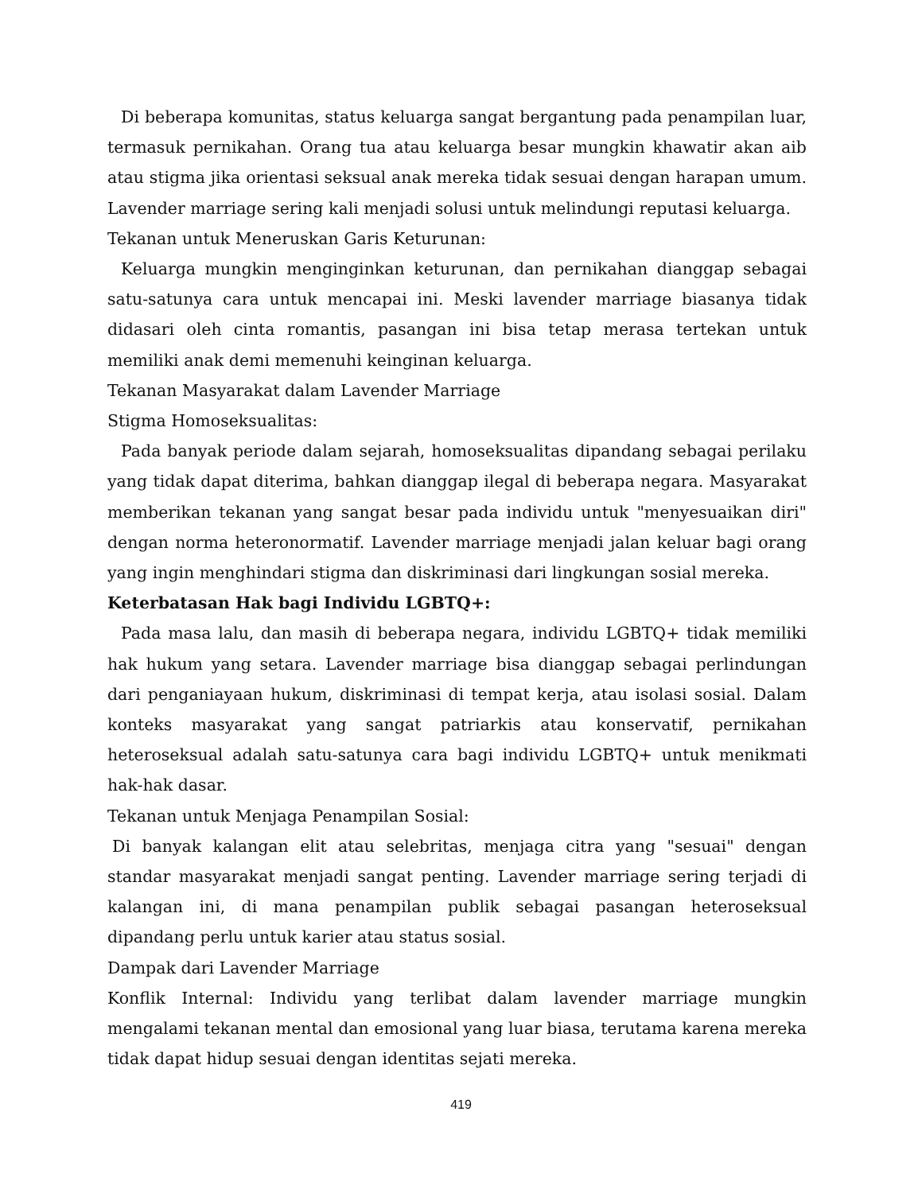Di beberapa komunitas, status keluarga sangat bergantung pada penampilan luar, termasuk pernikahan. Orang tua atau keluarga besar mungkin khawatir akan aib atau stigma jika orientasi seksual anak mereka tidak sesuai dengan harapan umum. Lavender marriage sering kali menjadi solusi untuk melindungi reputasi keluarga.
Tekanan untuk Meneruskan Garis Keturunan:
Keluarga mungkin menginginkan keturunan, dan pernikahan dianggap sebagai satu-satunya cara untuk mencapai ini. Meski lavender marriage biasanya tidak didasari oleh cinta romantis, pasangan ini bisa tetap merasa tertekan untuk memiliki anak demi memenuhi keinginan keluarga.
Tekanan Masyarakat dalam Lavender Marriage
Stigma Homoseksualitas:
Pada banyak periode dalam sejarah, homoseksualitas dipandang sebagai perilaku yang tidak dapat diterima, bahkan dianggap ilegal di beberapa negara. Masyarakat memberikan tekanan yang sangat besar pada individu untuk "menyesuaikan diri" dengan norma heteronormatif. Lavender marriage menjadi jalan keluar bagi orang yang ingin menghindari stigma dan diskriminasi dari lingkungan sosial mereka.
Keterbatasan Hak bagi Individu LGBTQ+:
Pada masa lalu, dan masih di beberapa negara, individu LGBTQ+ tidak memiliki hak hukum yang setara. Lavender marriage bisa dianggap sebagai perlindungan dari penganiayaan hukum, diskriminasi di tempat kerja, atau isolasi sosial. Dalam konteks masyarakat yang sangat patriarkis atau konservatif, pernikahan heteroseksual adalah satu-satunya cara bagi individu LGBTQ+ untuk menikmati hak-hak dasar.
Tekanan untuk Menjaga Penampilan Sosial:
Di banyak kalangan elit atau selebritas, menjaga citra yang "sesuai" dengan standar masyarakat menjadi sangat penting. Lavender marriage sering terjadi di kalangan ini, di mana penampilan publik sebagai pasangan heteroseksual dipandang perlu untuk karier atau status sosial.
Dampak dari Lavender Marriage
Konflik Internal: Individu yang terlibat dalam lavender marriage mungkin mengalami tekanan mental dan emosional yang luar biasa, terutama karena mereka tidak dapat hidup sesuai dengan identitas sejati mereka.
419